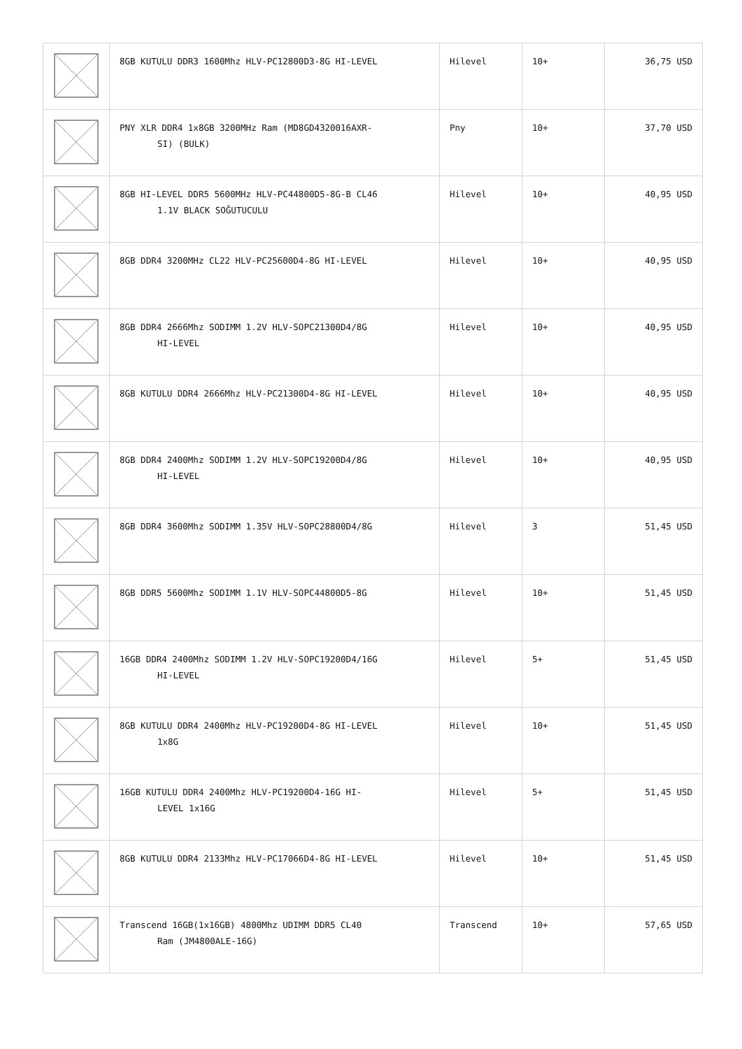| | 8GB KUTULU DDR3 1600Mhz HLV-PC12800D3-8G HI-LEVEL | Hilevel | 10+ | 36,75 USD |
| | PNY XLR DDR4 1x8GB 3200MHz Ram (MD8GD4320016AXR- SI) (BULK) | Pny | 10+ | 37,70 USD |
| | 8GB HI-LEVEL DDR5 5600MHz HLV-PC44800D5-8G-B CL46 1.1V BLACK SOĞUTUCULU | Hilevel | 10+ | 40,95 USD |
| | 8GB DDR4 3200MHz CL22 HLV-PC25600D4-8G HI-LEVEL | Hilevel | 10+ | 40,95 USD |
| | 8GB DDR4 2666Mhz SODIMM 1.2V HLV-SOPC21300D4/8G HI-LEVEL | Hilevel | 10+ | 40,95 USD |
| | 8GB KUTULU DDR4 2666Mhz HLV-PC21300D4-8G HI-LEVEL | Hilevel | 10+ | 40,95 USD |
| | 8GB DDR4 2400Mhz SODIMM 1.2V HLV-SOPC19200D4/8G HI-LEVEL | Hilevel | 10+ | 40,95 USD |
| | 8GB DDR4 3600Mhz SODIMM 1.35V HLV-SOPC28800D4/8G | Hilevel | 3 | 51,45 USD |
| | 8GB DDR5 5600Mhz SODIMM 1.1V HLV-SOPC44800D5-8G | Hilevel | 10+ | 51,45 USD |
| | 16GB DDR4 2400Mhz SODIMM 1.2V HLV-SOPC19200D4/16G HI-LEVEL | Hilevel | 5+ | 51,45 USD |
| | 8GB KUTULU DDR4 2400Mhz HLV-PC19200D4-8G HI-LEVEL 1x8G | Hilevel | 10+ | 51,45 USD |
| | 16GB KUTULU DDR4 2400Mhz HLV-PC19200D4-16G HI- LEVEL 1x16G | Hilevel | 5+ | 51,45 USD |
| | 8GB KUTULU DDR4 2133Mhz HLV-PC17066D4-8G HI-LEVEL | Hilevel | 10+ | 51,45 USD |
| | Transcend 16GB(1x16GB) 4800Mhz UDIMM DDR5 CL40 Ram (JM4800ALE-16G) | Transcend | 10+ | 57,65 USD |